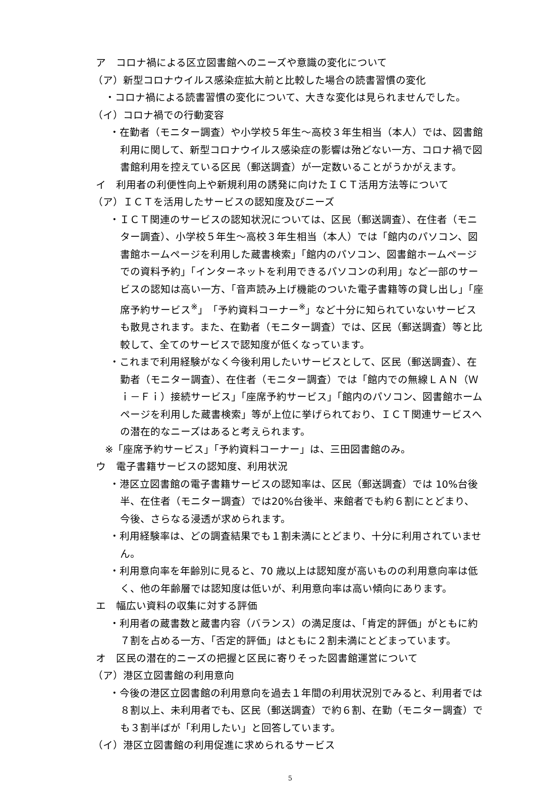ア　コロナ禍による区立図書館へのニーズや意識の変化について
（ア）新型コロナウイルス感染症拡大前と比較した場合の読書習慣の変化
・コロナ禍による読書習慣の変化について、大きな変化は見られませんでした。
（イ）コロナ禍での行動変容
・在勤者（モニター調査）や小学校５年生～高校３年生相当（本人）では、図書館利用に関して、新型コロナウイルス感染症の影響は殆どない一方、コロナ禍で図書館利用を控えている区民（郵送調査）が一定数いることがうかがえます。
イ　利用者の利便性向上や新規利用の誘発に向けたＩＣＴ活用方法等について
（ア）ＩＣＴを活用したサービスの認知度及びニーズ
・ＩＣＴ関連のサービスの認知状況については、区民（郵送調査）、在住者（モニター調査）、小学校５年生～高校３年生相当（本人）では「館内のパソコン、図書館ホームページを利用した蔵書検索」「館内のパソコン、図書館ホームページでの資料予約」「インターネットを利用できるパソコンの利用」など一部のサービスの認知は高い一方、「音声読み上げ機能のついた電子書籍等の貸し出し」「座席予約サービス<sup>※</sup>」「予約資料コーナー<sup>※</sup>」など十分に知られていないサービスも散見されます。また、在勤者（モニター調査）では、区民（郵送調査）等と比較して、全てのサービスで認知度が低くなっています。
・これまで利用経験がなく今後利用したいサービスとして、区民（郵送調査）、在勤者（モニター調査）、在住者（モニター調査）では「館内での無線ＬＡＮ（Ｗｉ－Ｆｉ）接続サービス」「座席予約サービス」「館内のパソコン、図書館ホームページを利用した蔵書検索」等が上位に挙げられており、ＩＣＴ関連サービスへの潜在的なニーズはあると考えられます。
※「座席予約サービス」「予約資料コーナー」は、三田図書館のみ。
ウ　電子書籍サービスの認知度、利用状況
・港区立図書館の電子書籍サービスの認知率は、区民（郵送調査）では 10%台後半、在住者（モニター調査）では20%台後半、来館者でも約６割にとどまり、今後、さらなる浸透が求められます。
・利用経験率は、どの調査結果でも１割未満にとどまり、十分に利用されていません。
・利用意向率を年齢別に見ると、70 歳以上は認知度が高いものの利用意向率は低く、他の年齢層では認知度は低いが、利用意向率は高い傾向にあります。
エ　幅広い資料の収集に対する評価
・利用者の蔵書数と蔵書内容（バランス）の満足度は、「肯定的評価」がともに約７割を占める一方、「否定的評価」はともに２割未満にとどまっています。
オ　区民の潜在的ニーズの把握と区民に寄りそった図書館運営について
（ア）港区立図書館の利用意向
・今後の港区立図書館の利用意向を過去１年間の利用状況別でみると、利用者では８割以上、未利用者でも、区民（郵送調査）で約６割、在勤（モニター調査）でも３割半ばが「利用したい」と回答しています。
（イ）港区立図書館の利用促進に求められるサービス
5